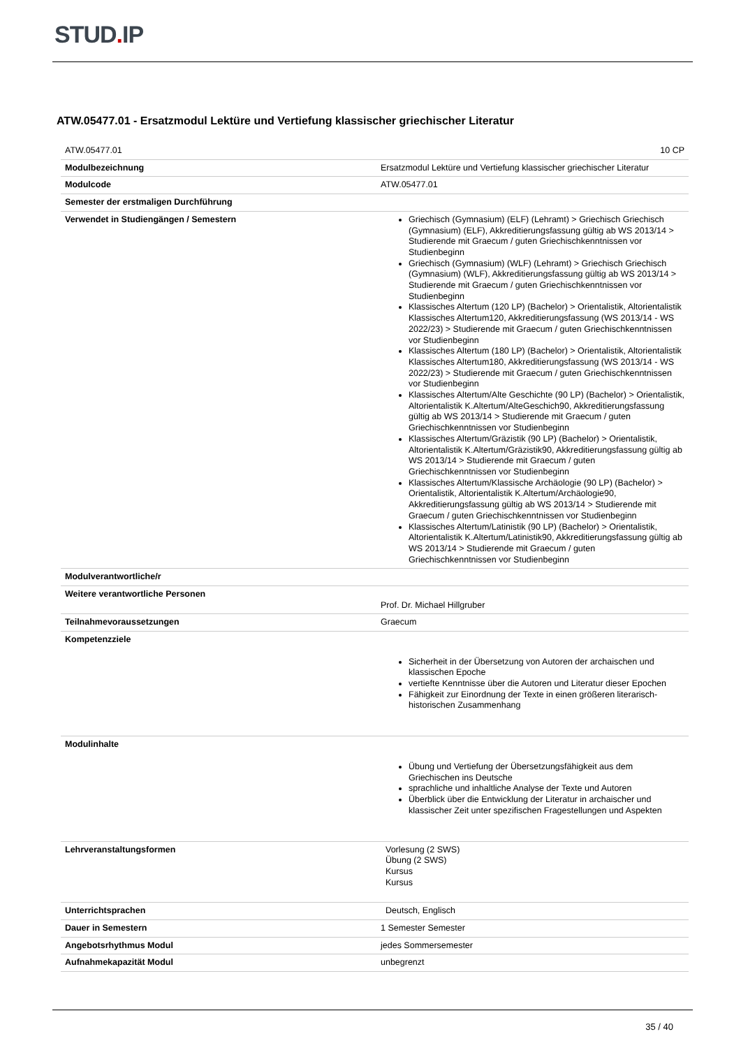STUD. IP
ATW.05477.01 - Ersatzmodul Lektüre und Vertiefung klassischer griechischer Literatur
| ATW.05477.01 | 10 CP |
| Modulbezeichnung | Ersatzmodul Lektüre und Vertiefung klassischer griechischer Literatur |
| Modulcode | ATW.05477.01 |
| Semester der erstmaligen Durchführung | |
| Verwendet in Studiengängen / Semestern | Griechisch (Gymnasium) (ELF) (Lehramt) > Griechisch Griechisch (Gymnasium) (ELF), Akkreditierungsfassung gültig ab WS 2013/14 > Studierende mit Graecum / guten Griechischkenntnissen vor Studienbeginn Griechisch (Gymnasium) (WLF) (Lehramt) > Griechisch Griechisch (Gymnasium) (WLF), Akkreditierungsfassung gültig ab WS 2013/14 > Studierende mit Graecum / guten Griechischkenntnissen vor Studienbeginn Klassisches Altertum (120 LP) (Bachelor) > Orientalistik, Altorientalistik Klassisches Altertum120, Akkreditierungsfassung (WS 2013/14 - WS 2022/23) > Studierende mit Graecum / guten Griechischkenntnissen vor Studienbeginn Klassisches Altertum (180 LP) (Bachelor) > Orientalistik, Altorientalistik Klassisches Altertum180, Akkreditierungsfassung (WS 2013/14 - WS 2022/23) > Studierende mit Graecum / guten Griechischkenntnissen vor Studienbeginn Klassisches Altertum/Alte Geschichte (90 LP) (Bachelor) > Orientalistik, Altorientalistik K.Altertum/AlteGeschich90, Akkreditierungsfassung gültig ab WS 2013/14 > Studierende mit Graecum / guten Griechischkenntnissen vor Studienbeginn Klassisches Altertum/Gräzistik (90 LP) (Bachelor) > Orientalistik, Altorientalistik K.Altertum/Gräzistik90, Akkreditierungsfassung gültig ab WS 2013/14 > Studierende mit Graecum / guten Griechischkenntnissen vor Studienbeginn Klassisches Altertum/Klassische Archäologie (90 LP) (Bachelor) > Orientalistik, Altorientalistik K.Altertum/Archäologie90, Akkreditierungsfassung gültig ab WS 2013/14 > Studierende mit Graecum / guten Griechischkenntnissen vor Studienbeginn Klassisches Altertum/Latinistik (90 LP) (Bachelor) > Orientalistik, Altorientalistik K.Altertum/Latinistik90, Akkreditierungsfassung gültig ab WS 2013/14 > Studierende mit Graecum / guten Griechischkenntnissen vor Studienbeginn |
| Modulverantwortliche/r | |
| Weitere verantwortliche Personen | Prof. Dr. Michael Hillgruber |
| Teilnahmevoraussetzungen | Graecum |
| Kompetenzziele | Sicherheit in der Übersetzung von Autoren der archaischen und klassischen Epoche vertiefte Kenntnisse über die Autoren und Literatur dieser Epochen Fähigkeit zur Einordnung der Texte in einen größeren literarisch-historischen Zusammenhang |
| Modulinhalte | Übung und Vertiefung der Übersetzungsfähigkeit aus dem Griechischen ins Deutsche sprachliche und inhaltliche Analyse der Texte und Autoren Überblick über die Entwicklung der Literatur in archaischer und klassischer Zeit unter spezifischen Fragestellungen und Aspekten |
| Lehrveranstaltungsformen | Vorlesung (2 SWS) Übung (2 SWS) Kursus Kursus |
| Unterrichtsprachen | Deutsch, Englisch |
| Dauer in Semestern | 1 Semester Semester |
| Angebotsrhythmus Modul | jedes Sommersemester |
| Aufnahmekapazität Modul | unbegrenzt |
35 / 40